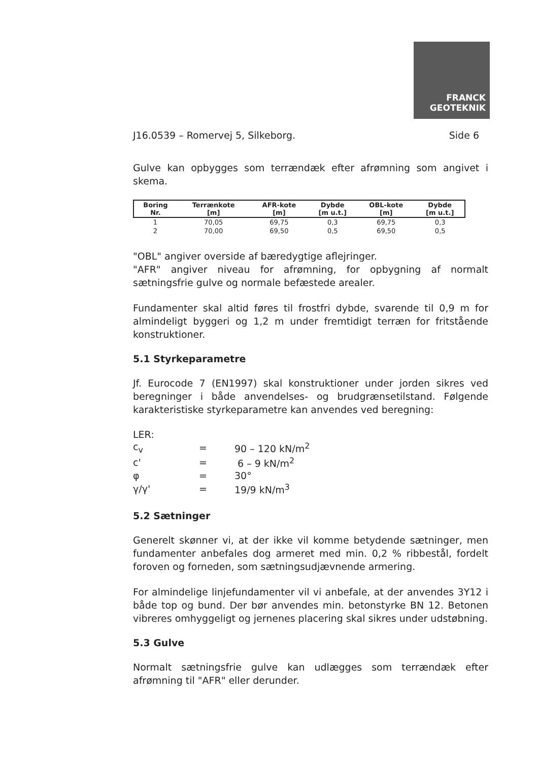FRANCK
GEOTEKNIK
J16.0539 – Romervej 5, Silkeborg. Side 6
Gulve kan opbygges som terrændæk efter afrømning som angivet i skema.
| Boring Nr. | Terrænkote [m] | AFR-kote [m] | Dybde [m u.t.] | OBL-kote [m] | Dybde [m u.t.] |
| --- | --- | --- | --- | --- | --- |
| 1 | 70,05 | 69,75 | 0,3 | 69,75 | 0,3 |
| 2 | 70,00 | 69,50 | 0,5 | 69,50 | 0,5 |
"OBL" angiver overside af bæredygtige aflejringer.
"AFR" angiver niveau for afrømning, for opbygning af normalt sætningsfrie gulve og normale befæstede arealer.
Fundamenter skal altid føres til frostfri dybde, svarende til 0,9 m for almindeligt byggeri og 1,2 m under fremtidigt terræn for fritstående konstruktioner.
5.1 Styrkeparametre
Jf. Eurocode 7 (EN1997) skal konstruktioner under jorden sikres ved beregninger i både anvendelses- og brudgrænsetilstand. Følgende karakteristiske styrkeparametre kan anvendes ved beregning:
| LER: | | |
| c<sub>v</sub> | = | 90 – 120 kN/m<sup>2</sup> |
| c' | = | 6 – 9 kN/m<sup>2</sup> |
| φ | = | 30° |
| γ/γ' | = | 19/9 kN/m<sup>3</sup> |
5.2 Sætninger
Generelt skønner vi, at der ikke vil komme betydende sætninger, men fundamenter anbefales dog armeret med min. 0,2 % ribbestål, fordelt foroven og forneden, som sætningsudjævnende armering.
For almindelige linjefundamenter vil vi anbefale, at der anvendes 3Y12 i både top og bund. Der bør anvendes min. betonstyrke BN 12. Betonen vibreres omhyggeligt og jernenes placering skal sikres under udstøbning.
5.3 Gulve
Normalt sætningsfrie gulve kan udlægges som terrændæk efter afrømning til "AFR" eller derunder.